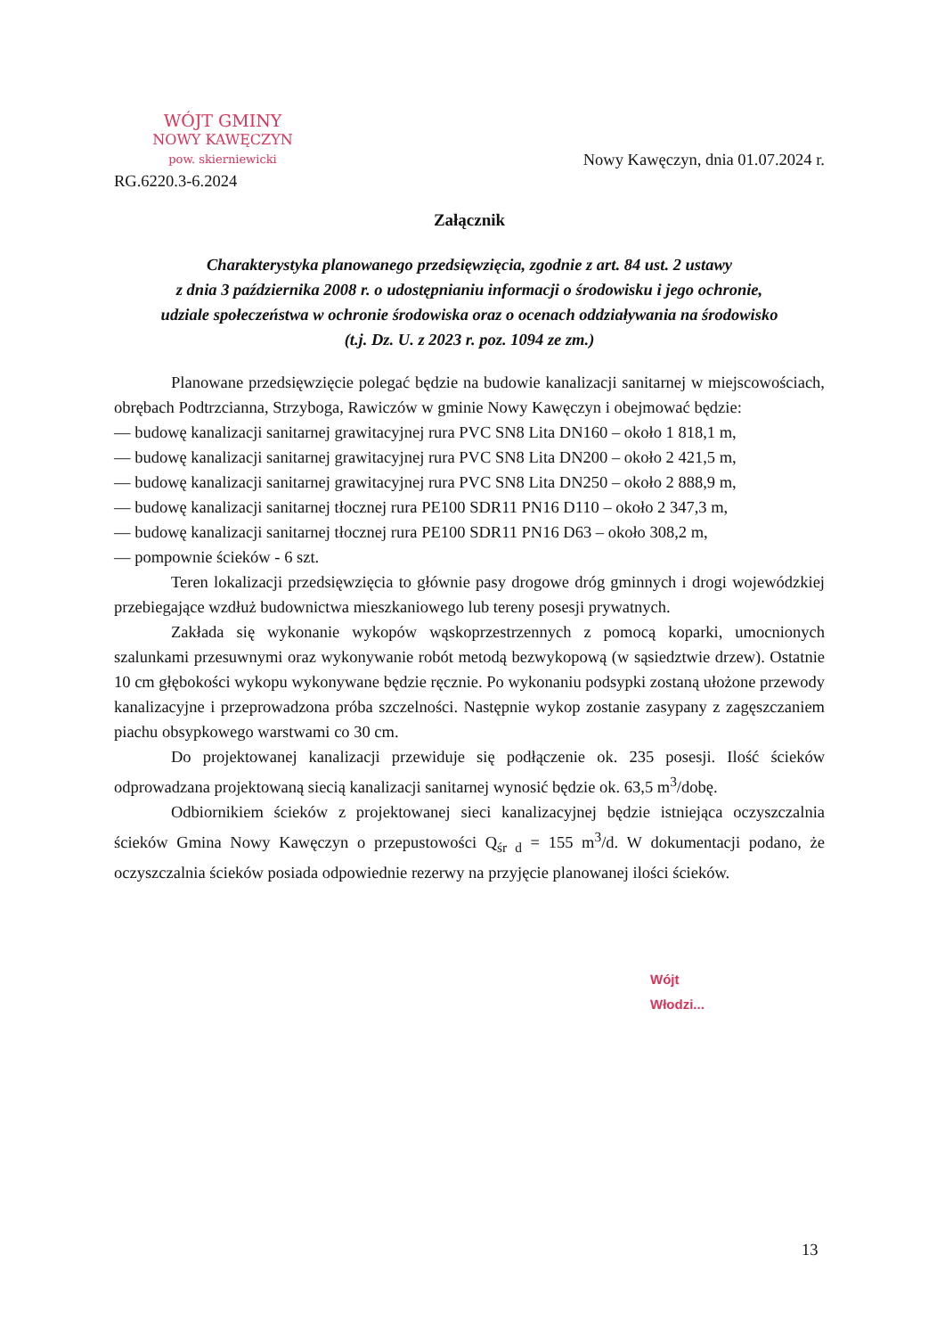WÓJT GMINY
NOWY KAWĘCZYN
pow. skierniewicki
Nowy Kawęczyn, dnia 01.07.2024 r.
RG.6220.3-6.2024
Załącznik
Charakterystyka planowanego przedsięwzięcia, zgodnie z art. 84 ust. 2 ustawy
z dnia 3 października 2008 r. o udostępnianiu informacji o środowisku i jego ochronie,
udziale społeczeństwa w ochronie środowiska oraz o ocenach oddziaływania na środowisko
(t.j. Dz. U. z 2023 r. poz. 1094 ze zm.)
Planowane przedsięwzięcie polegać będzie na budowie kanalizacji sanitarnej w miejscowościach, obrębach Podtrzcianna, Strzyboga, Rawiczów w gminie Nowy Kawęczyn i obejmować będzie:
— budowę kanalizacji sanitarnej grawitacyjnej rura PVC SN8 Lita DN160 – około 1 818,1 m,
— budowę kanalizacji sanitarnej grawitacyjnej rura PVC SN8 Lita DN200 – około 2 421,5 m,
— budowę kanalizacji sanitarnej grawitacyjnej rura PVC SN8 Lita DN250 – około 2 888,9 m,
— budowę kanalizacji sanitarnej tłocznej rura PE100 SDR11 PN16 D110 – około 2 347,3 m,
— budowę kanalizacji sanitarnej tłocznej rura PE100 SDR11 PN16 D63 – około 308,2 m,
— pompownie ścieków - 6 szt.
Teren lokalizacji przedsięwzięcia to głównie pasy drogowe dróg gminnych i drogi wojewódzkiej przebiegające wzdłuż budownictwa mieszkaniowego lub tereny posesji prywatnych.
Zakłada się wykonanie wykopów wąskoprzestrzennych z pomocą koparki, umocnionych szalunkami przesuwnymi oraz wykonywanie robót metodą bezwykopową (w sąsiedztwie drzew). Ostatnie 10 cm głębokości wykopu wykonywane będzie ręcznie. Po wykonaniu podsypki zostaną ułożone przewody kanalizacyjne i przeprowadzona próba szczelności. Następnie wykop zostanie zasypany z zagęszczaniem piachu obsypkowego warstwami co 30 cm.
Do projektowanej kanalizacji przewiduje się podłączenie ok. 235 posesji. Ilość ścieków odprowadzana projektowaną siecią kanalizacji sanitarnej wynosić będzie ok. 63,5 m<sup>3</sup>/dobę.
Odbiornikiem ścieków z projektowanej sieci kanalizacyjnej będzie istniejąca oczyszczalnia ścieków Gmina Nowy Kawęczyn o przepustowości Q<sub>śr d</sub> = 155 m<sup>3</sup>/d. W dokumentacji podano, że oczyszczalnia ścieków posiada odpowiednie rezerwy na przyjęcie planowanej ilości ścieków.
Wójt
Włodzi...
13